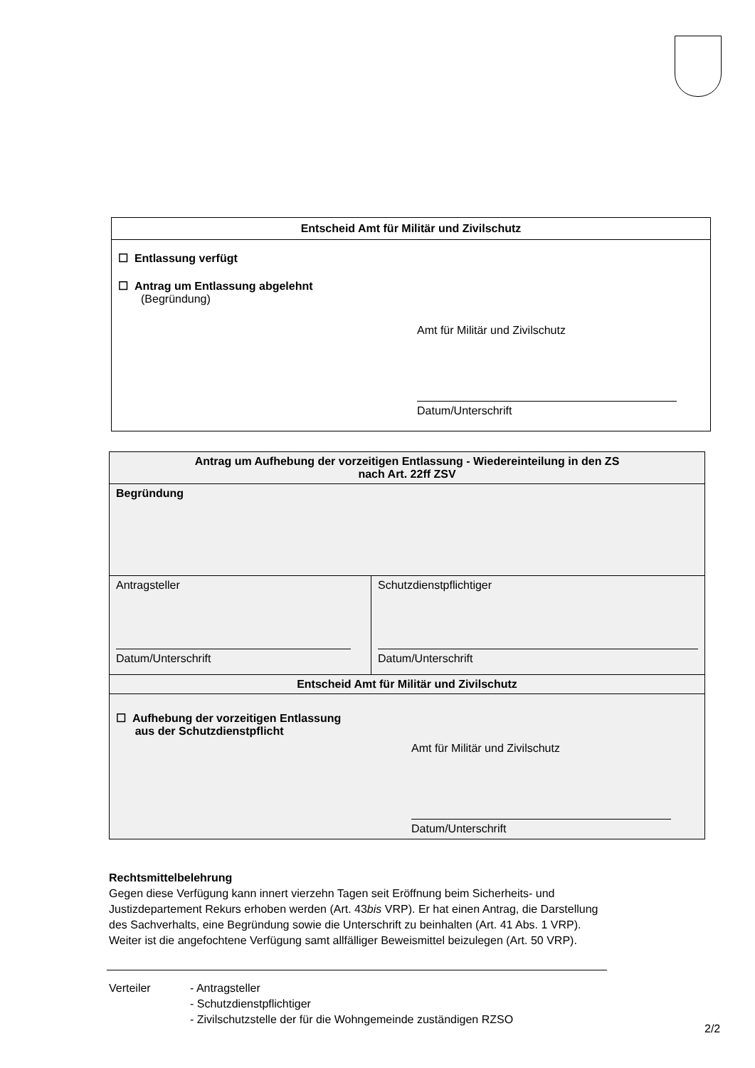| Entscheid Amt für Militär und Zivilschutz |
| --- |
| ☐ Entlassung verfügt ☐ Antrag um Entlassung abgelehnt (Begründung) Amt für Militär und Zivilschutz Datum/Unterschrift |
| Antrag um Aufhebung der vorzeitigen Entlassung - Wiedereinteilung in den ZS nach Art. 22ff ZSV | |
| --- | --- |
| Begründung | |
| Antragsteller Datum/Unterschrift | Schutzdienstpflichtiger Datum/Unterschrift |
| Entscheid Amt für Militär und Zivilschutz | |
| ☐ Aufhebung der vorzeitigen Entlassung aus der Schutzdienstpflicht Amt für Militär und Zivilschutz Datum/Unterschrift | |
Rechtsmittelbelehrung
Gegen diese Verfügung kann innert vierzehn Tagen seit Eröffnung beim Sicherheits- und Justizdepartement Rekurs erhoben werden (Art. 43bis VRP). Er hat einen Antrag, die Darstellung des Sachverhalts, eine Begründung sowie die Unterschrift zu beinhalten (Art. 41 Abs. 1 VRP). Weiter ist die angefochtene Verfügung samt allfälliger Beweismittel beizulegen (Art. 50 VRP).
| Verteiler | - Antragsteller - Schutzdienstpflichtiger - Zivilschutzstelle der für die Wohngemeinde zuständigen RZSO |
2/2